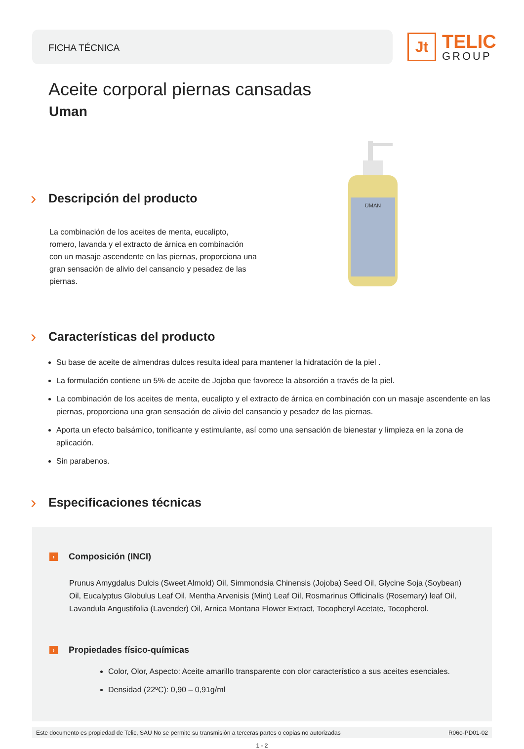FICHA TÉCNICA
Jt
TELIC
GROUP
Aceite corporal piernas cansadas
Uman
ŪMAN
› Descripción del producto
La combinación de los aceites de menta, eucalipto, romero, lavanda y el extracto de árnica en combinación con un masaje ascendente en las piernas, proporciona una gran sensación de alivio del cansancio y pesadez de las piernas.
› Características del producto
Su base de aceite de almendras dulces resulta ideal para mantener la hidratación de la piel .
La formulación contiene un 5% de aceite de Jojoba que favorece la absorción a través de la piel.
La combinación de los aceites de menta, eucalipto y el extracto de árnica en combinación con un masaje ascendente en las piernas, proporciona una gran sensación de alivio del cansancio y pesadez de las piernas.
Aporta un efecto balsámico, tonificante y estimulante, así como una sensación de bienestar y limpieza en la zona de aplicación.
Sin parabenos.
› Especificaciones técnicas
› Composición (INCI)
Prunus Amygdalus Dulcis (Sweet Almold) Oil, Simmondsia Chinensis (Jojoba) Seed Oil, Glycine Soja (Soybean) Oil, Eucalyptus Globulus Leaf Oil, Mentha Arvenisis (Mint) Leaf Oil, Rosmarinus Officinalis (Rosemary) leaf Oil, Lavandula Angustifolia (Lavender) Oil, Arnica Montana Flower Extract, Tocopheryl Acetate, Tocopherol.
› Propiedades físico-químicas
Color, Olor, Aspecto: Aceite amarillo transparente con olor característico a sus aceites esenciales.
Densidad (22ºC): 0,90 – 0,91g/ml
Este documento es propiedad de Telic, SAU No se permite su transmisión a terceras partes o copias no autorizadas R06o-PD01-02
1 - 2